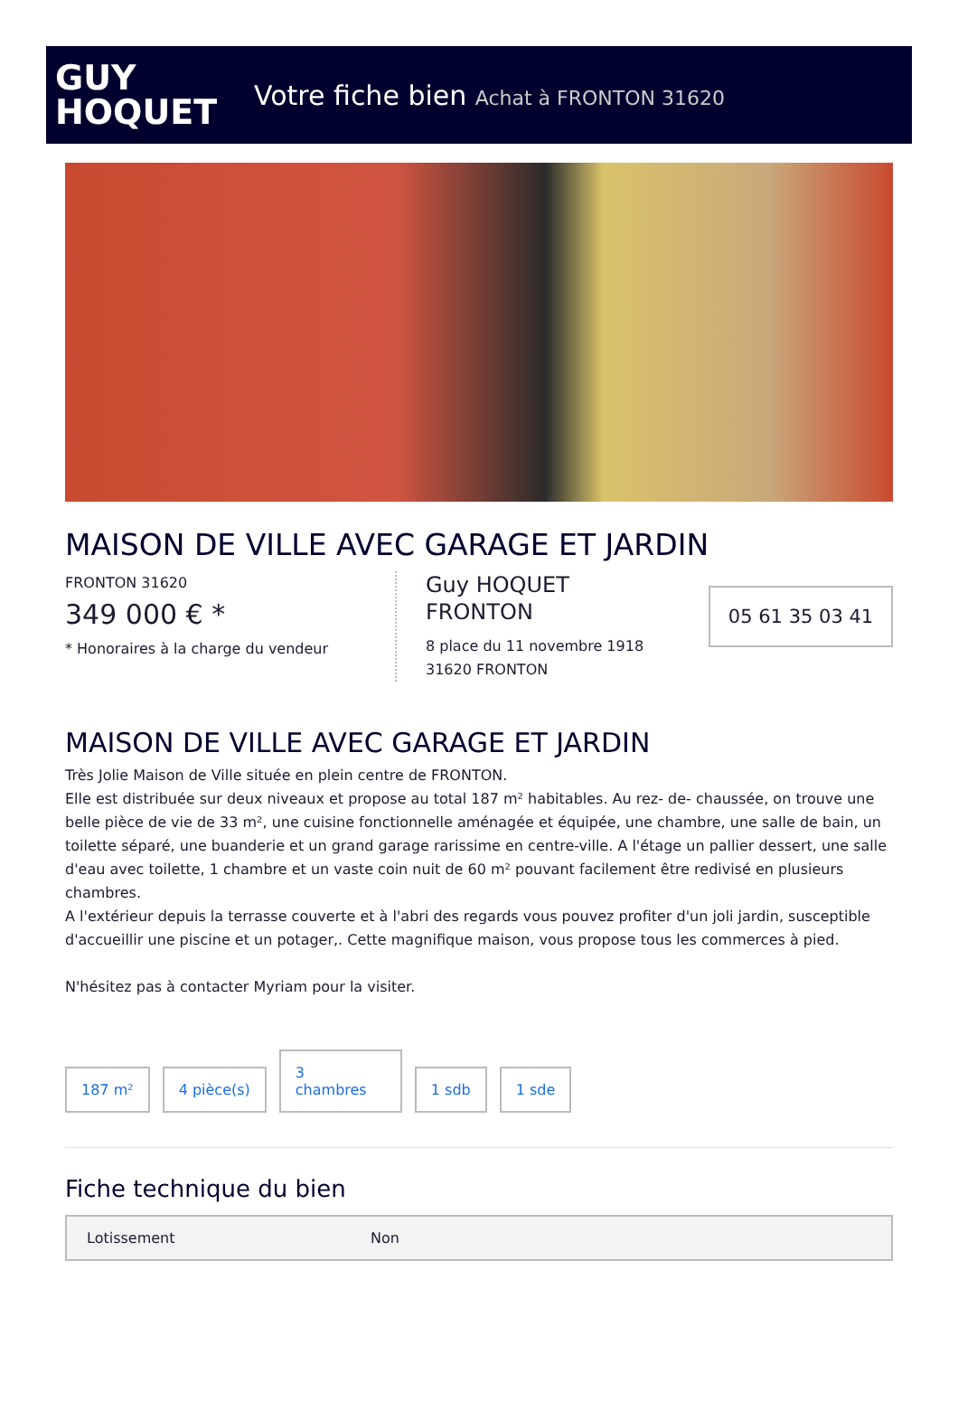GUY
HOQUET
Votre fiche bien Achat à FRONTON 31620
MAISON DE VILLE AVEC GARAGE ET JARDIN
FRONTON 31620
349 000 € *
* Honoraires à la charge du vendeur
Guy HOQUET
FRONTON
8 place du 11 novembre 1918
31620 FRONTON
05 61 35 03 41
MAISON DE VILLE AVEC GARAGE ET JARDIN
Très Jolie Maison de Ville située en plein centre de FRONTON.
Elle est distribuée sur deux niveaux et propose au total 187 m² habitables. Au rez- de- chaussée, on trouve une belle pièce de vie de 33 m², une cuisine fonctionnelle aménagée et équipée, une chambre, une salle de bain, un toilette séparé, une buanderie et un grand garage rarissime en centre-ville. A l'étage un pallier dessert, une salle d'eau avec toilette, 1 chambre et un vaste coin nuit de 60 m² pouvant facilement être redivisé en plusieurs chambres.
A l'extérieur depuis la terrasse couverte et à l'abri des regards vous pouvez profiter d'un joli jardin, susceptible d'accueillir une piscine et un potager,. Cette magnifique maison, vous propose tous les commerces à pied.
N'hésitez pas à contacter Myriam pour la visiter.
187 m²
4 pièce(s)
3
chambres
1 sdb
1 sde
Fiche technique du bien
| Lotissement | Non |